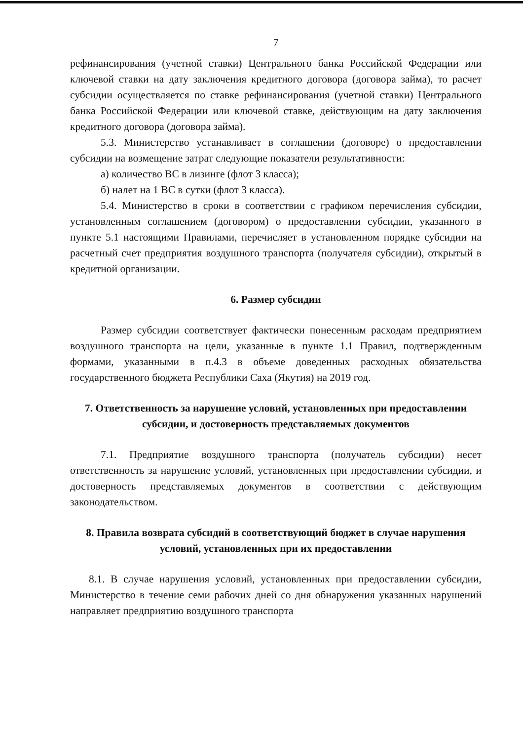7
рефинансирования (учетной ставки) Центрального банка Российской Федерации или ключевой ставки на дату заключения кредитного договора (договора займа), то расчет субсидии осуществляется по ставке рефинансирования (учетной ставки) Центрального банка Российской Федерации или ключевой ставке, действующим на дату заключения кредитного договора (договора займа).
5.3. Министерство устанавливает в соглашении (договоре) о предоставлении субсидии на возмещение затрат следующие показатели результативности:
а) количество ВС в лизинге (флот 3 класса);
б) налет на 1 ВС в сутки (флот 3 класса).
5.4. Министерство в сроки в соответствии с графиком перечисления субсидии, установленным соглашением (договором) о предоставлении субсидии, указанного в пункте 5.1 настоящими Правилами, перечисляет в установленном порядке субсидии на расчетный счет предприятия воздушного транспорта (получателя субсидии), открытый в кредитной организации.
6. Размер субсидии
Размер субсидии соответствует фактически понесенным расходам предприятием воздушного транспорта на цели, указанные в пункте 1.1 Правил, подтвержденным формами, указанными в п.4.3 в объеме доведенных расходных обязательства государственного бюджета Республики Саха (Якутия) на 2019 год.
7. Ответственность за нарушение условий, установленных при предоставлении субсидии, и достоверность представляемых документов
7.1. Предприятие воздушного транспорта (получатель субсидии) несет ответственность за нарушение условий, установленных при предоставлении субсидии, и достоверность представляемых документов в соответствии с действующим законодательством.
8. Правила возврата субсидий в соответствующий бюджет в случае нарушения условий, установленных при их предоставлении
8.1. В случае нарушения условий, установленных при предоставлении субсидии, Министерство в течение семи рабочих дней со дня обнаружения указанных нарушений направляет предприятию воздушного транспорта